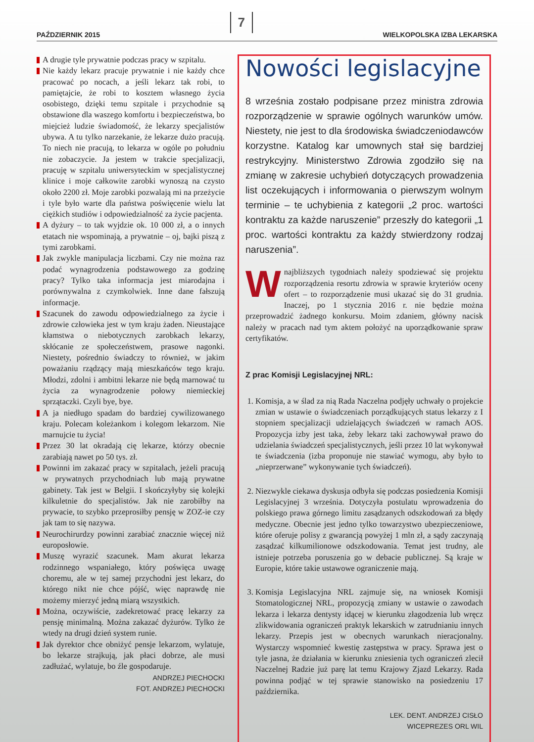PAŹDZIERNIK 2015 7 WIELKOPOLSKA IZBA LEKARSKA
A drugie tyle prywatnie podczas pracy w szpitalu.
Nie każdy lekarz pracuje prywatnie i nie każdy chce pracować po nocach, a jeśli lekarz tak robi, to pamiętajcie, że robi to kosztem własnego życia osobistego, dzięki temu szpitale i przychodnie są obstawione dla waszego komfortu i bezpieczeństwa, bo miejcież ludzie świadomość, że lekarzy specjalistów ubywa. A tu tylko narzekanie, że lekarze dużo pracują. To niech nie pracują, to lekarza w ogóle po południu nie zobaczycie. Ja jestem w trakcie specjalizacji, pracuję w szpitalu uniwersyteckim w specjalistycznej klinice i moje całkowite zarobki wynoszą na czysto około 2200 zł. Moje zarobki pozwalają mi na przeżycie i tyle było warte dla państwa poświęcenie wielu lat ciężkich studiów i odpowiedzialność za życie pacjenta.
A dyżury – to tak wyjdzie ok. 10 000 zł, a o innych etatach nie wspominają, a prywatnie – oj, bajki piszą z tymi zarobkami.
Jak zwykle manipulacja liczbami. Czy nie można raz podać wynagrodzenia podstawowego za godzinę pracy? Tylko taka informacja jest miarodajna i porównywalna z czymkolwiek. Inne dane fałszują informacje.
Szacunek do zawodu odpowiedzialnego za życie i zdrowie człowieka jest w tym kraju żaden. Nieustające kłamstwa o niebotycznych zarobkach lekarzy, skłócanie ze społeczeństwem, prasowe nagonki. Niestety, pośrednio świadczy to również, w jakim poważaniu rządzący mają mieszkańców tego kraju. Młodzi, zdolni i ambitni lekarze nie będą marnować tu życia za wynagrodzenie połowy niemieckiej sprzątaczki. Czyli bye, bye.
A ja niedługo spadam do bardziej cywilizowanego kraju. Polecam koleżankom i kolegom lekarzom. Nie marnujcie tu życia!
Przez 30 lat okradają cię lekarze, którzy obecnie zarabiają nawet po 50 tys. zł.
Powinni im zakazać pracy w szpitalach, jeżeli pracują w prywatnych przychodniach lub mają prywatne gabinety. Tak jest w Belgii. I skończyłyby się kolejki kilkuletnie do specjalistów. Jak nie zarobiłby na prywacie, to szybko przeprosiłby pensję w ZOZ-ie czy jak tam to się nazywa.
Neurochirurdzy powinni zarabiać znacznie więcej niż europosłowie.
Muszę wyrazić szacunek. Mam akurat lekarza rodzinnego wspaniałego, który poświęca uwagę choremu, ale w tej samej przychodni jest lekarz, do którego nikt nie chce pójść, więc naprawdę nie możemy mierzyć jedną miarą wszystkich.
Można, oczywiście, zadekretować pracę lekarzy za pensję minimalną. Można zakazać dyżurów. Tylko że wtedy na drugi dzień system runie.
Jak dyrektor chce obniżyć pensje lekarzom, wylatuje, bo lekarze strajkują, jak płaci dobrze, ale musi zadłużać, wylatuje, bo źle gospodaruje.
ANDRZEJ PIECHOCKI
FOT. ANDRZEJ PIECHOCKI
Nowości legislacyjne
8 września zostało podpisane przez ministra zdrowia rozporządzenie w sprawie ogólnych warunków umów. Niestety, nie jest to dla środowiska świadczeniodawców korzystne. Katalog kar umownych stał się bardziej restrykcyjny. Ministerstwo Zdrowia zgodziło się na zmianę w zakresie uchybień dotyczących prowadzenia list oczekujących i informowania o pierwszym wolnym terminie – te uchybienia z kategorii „2 proc. wartości kontraktu za każde naruszenie” przeszły do kategorii „1 proc. wartości kontraktu za każdy stwierdzony rodzaj naruszenia”.
Wnajbliższych tygodniach należy spodziewać się projektu rozporządzenia resortu zdrowia w sprawie kryteriów oceny ofert – to rozporządzenie musi ukazać się do 31 grudnia. Inaczej, po 1 stycznia 2016 r. nie będzie można przeprowadzić żadnego konkursu. Moim zdaniem, główny nacisk należy w pracach nad tym aktem położyć na uporządkowanie spraw certyfikatów.
Z prac Komisji Legislacyjnej NRL:
1. Komisja, a w ślad za nią Rada Naczelna podjęły uchwały o projekcie zmian w ustawie o świadczeniach porządkujących status lekarzy z I stopniem specjalizacji udzielających świadczeń w ramach AOS. Propozycja izby jest taka, żeby lekarz taki zachowywał prawo do udzielania świadczeń specjalistycznych, jeśli przez 10 lat wykonywał te świadczenia (izba proponuje nie stawiać wymogu, aby było to „nieprzerwane” wykonywanie tych świadczeń).
2. Niezwykle ciekawa dyskusja odbyła się podczas posiedzenia Komisji Legislacyjnej 3 września. Dotyczyła postulatu wprowadzenia do polskiego prawa górnego limitu zasądzanych odszkodowań za błędy medyczne. Obecnie jest jedno tylko towarzystwo ubezpieczeniowe, które oferuje polisy z gwarancją powyżej 1 mln zł, a sądy zaczynają zasądzać kilkumilionowe odszkodowania. Temat jest trudny, ale istnieje potrzeba poruszenia go w debacie publicznej. Są kraje w Europie, które takie ustawowe ograniczenie mają.
3. Komisja Legislacyjna NRL zajmuje się, na wniosek Komisji Stomatologicznej NRL, propozycją zmiany w ustawie o zawodach lekarza i lekarza dentysty idącej w kierunku złagodzenia lub wręcz zlikwidowania ograniczeń praktyk lekarskich w zatrudnianiu innych lekarzy. Przepis jest w obecnych warunkach nieracjonalny. Wystarczy wspomnieć kwestię zastępstwa w pracy. Sprawa jest o tyle jasna, że działania w kierunku zniesienia tych ograniczeń zlecił Naczelnej Radzie już parę lat temu Krajowy Zjazd Lekarzy. Rada powinna podjąć w tej sprawie stanowisko na posiedzeniu 17 października.
LEK. DENT. ANDRZEJ CISŁO
WICEPREZES ORL WIL